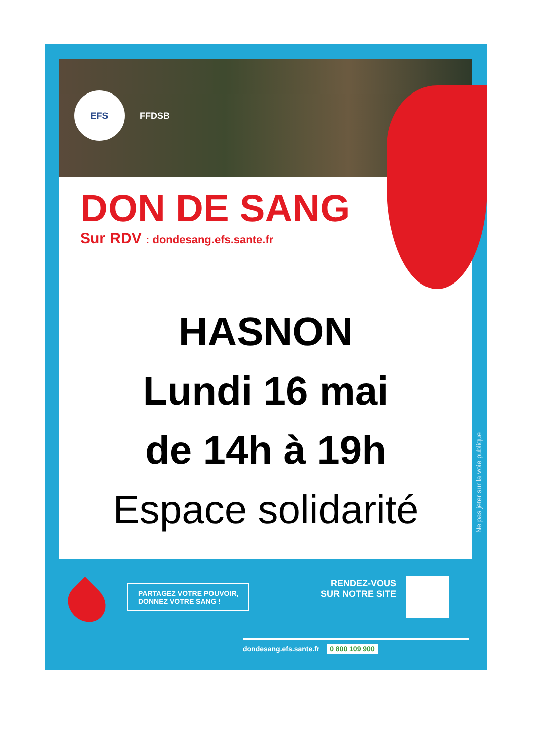EFS FFDSB
DON DE SANG
Sur RDV : dondesang.efs.sante.fr
HASNON
Lundi 16 mai
de 14h à 19h
Espace solidarité
Ne pas jeter sur la voie publique
PARTAGEZ VOTRE POUVOIR,
DONNEZ VOTRE SANG !
RENDEZ-VOUS
SUR NOTRE SITE
dondesang.efs.sante.fr 0 800 109 900